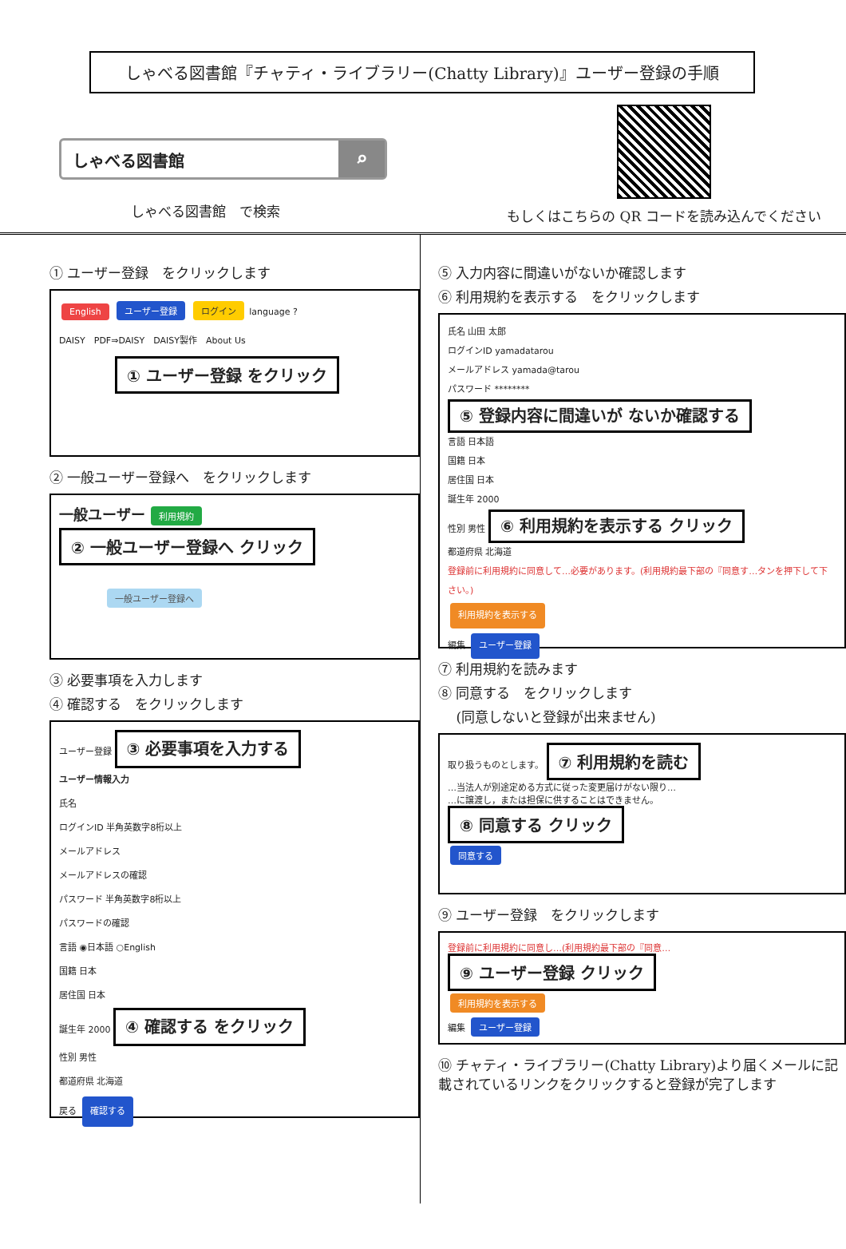しゃべる図書館『チャティ・ライブラリー(Chatty Library)』ユーザー登録の手順
しゃべる図書館 ⌕
しゃべる図書館　で検索
もしくはこちらの QR コードを読み込んでください
① ユーザー登録　をクリックします
English ユーザー登録 ログイン language ?
DAISY　PDF⇒DAISY　DAISY製作　About Us
① ユーザー登録 をクリック
② 一般ユーザー登録へ　をクリックします
一般ユーザー 利用規約
② 一般ユーザー登録へ クリック
一般ユーザー登録へ
③ 必要事項を入力します
④ 確認する　をクリックします
ユーザー登録
③ 必要事項を入力する
ユーザー情報入力
氏名
ログインID 半角英数字8桁以上
メールアドレス
メールアドレスの確認
パスワード 半角英数字8桁以上
パスワードの確認
言語 ◉日本語 ○English
国籍 日本
居住国 日本
誕生年 2000
④ 確認する をクリック
性別 男性
都道府県 北海道
戻る 確認する
⑤ 入力内容に間違いがないか確認します
⑥ 利用規約を表示する　をクリックします
氏名 山田 太郎
ログインID yamadatarou
メールアドレス yamada@tarou
パスワード ********
⑤ 登録内容に間違いが ないか確認する
言語 日本語
国籍 日本
居住国 日本
誕生年 2000
性別 男性
⑥ 利用規約を表示する クリック
都道府県 北海道
登録前に利用規約に同意して…必要があります。(利用規約最下部の『同意す…タンを押下して下さい。)
利用規約を表示する
編集 ユーザー登録
⑦ 利用規約を読みます
⑧ 同意する　をクリックします
　 (同意しないと登録が出来ません)
取り扱うものとします。
⑦ 利用規約を読む
…当法人が別途定める方式に従った変更届けがない限り…
…に譲渡し，または担保に供することはできません。
⑧ 同意する クリック
同意する
⑨ ユーザー登録　をクリックします
登録前に利用規約に同意し…(利用規約最下部の『同意…
⑨ ユーザー登録 クリック
利用規約を表示する
編集 ユーザー登録
⑩ チャティ・ライブラリー(Chatty Library)より届くメールに記載されているリンクをクリックすると登録が完了します